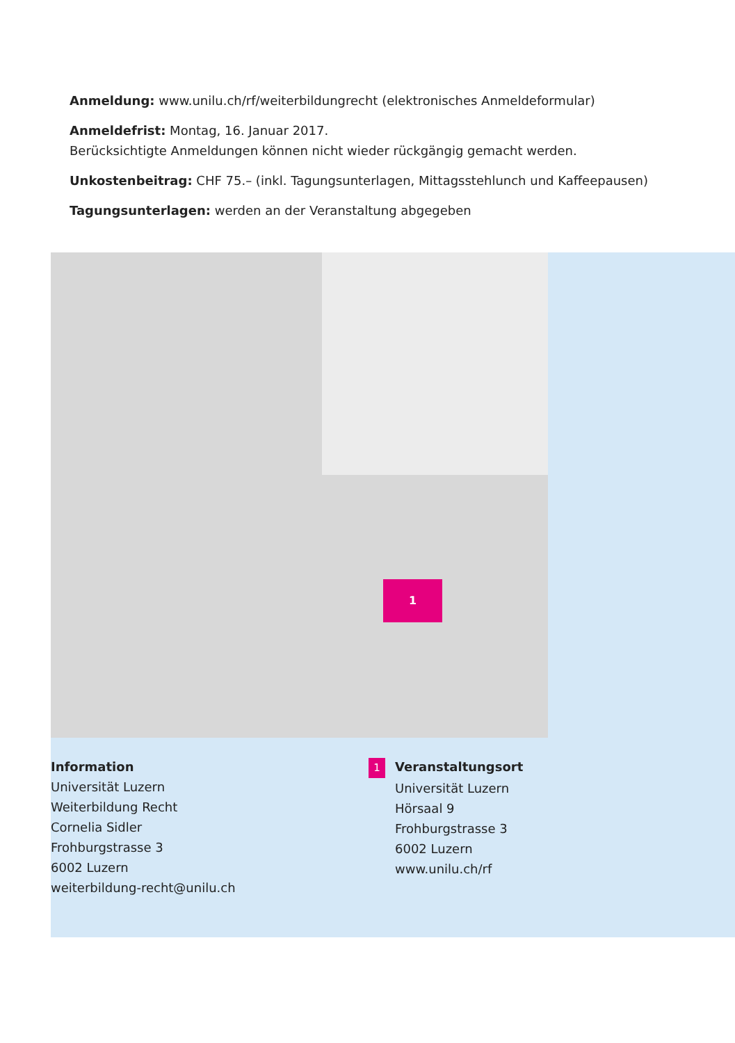Anmeldung: www.unilu.ch/rf/weiterbildungrecht (elektronisches Anmeldeformular)
Anmeldefrist: Montag, 16. Januar 2017.
Berücksichtigte Anmeldungen können nicht wieder rückgängig gemacht werden.
Unkostenbeitrag: CHF 75.– (inkl. Tagungsunterlagen, Mittagsstehlunch und Kaffeepausen)
Tagungsunterlagen: werden an der Veranstaltung abgegeben
1
Information
Universität Luzern
Weiterbildung Recht
Cornelia Sidler
Frohburgstrasse 3
6002 Luzern
weiterbildung-recht@unilu.ch
1 Veranstaltungsort
Universität Luzern
Hörsaal 9
Frohburgstrasse 3
6002 Luzern
www.unilu.ch/rf